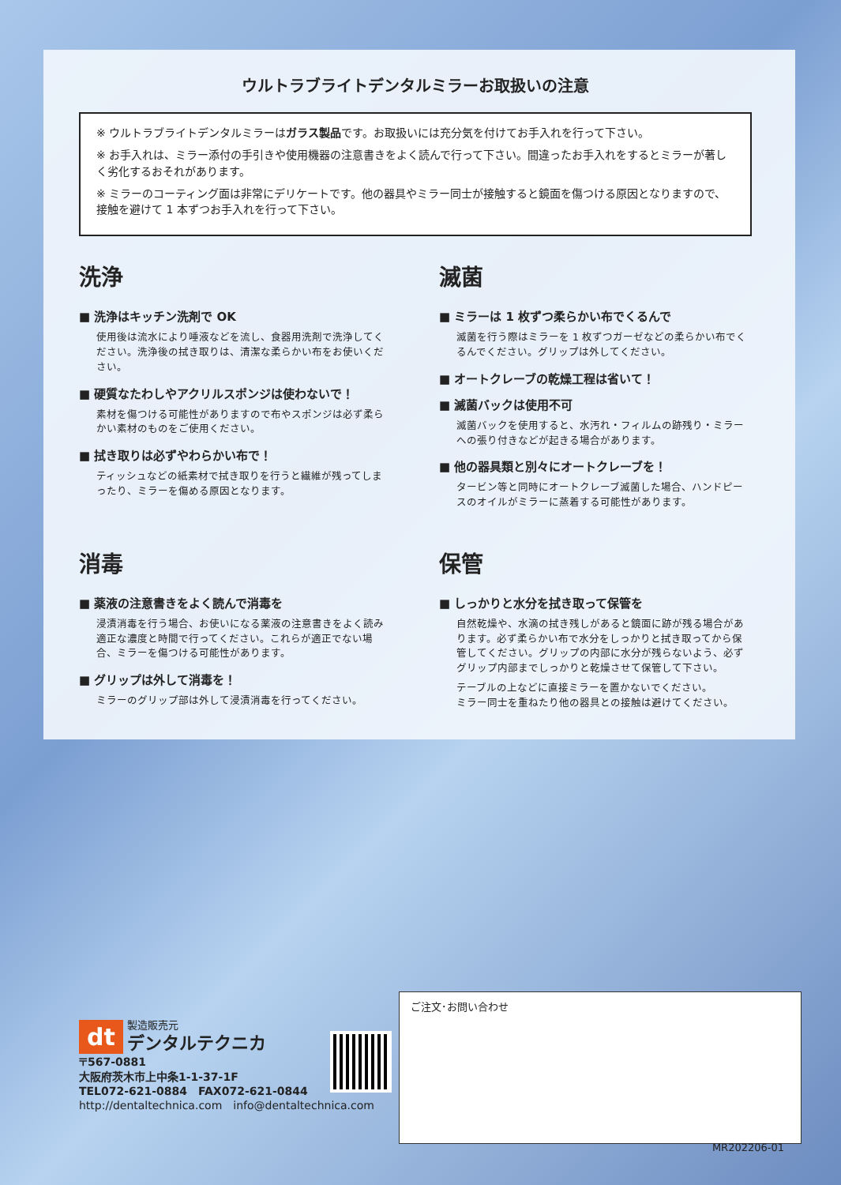ウルトラブライトデンタルミラーお取扱いの注意
※ ウルトラブライトデンタルミラーはガラス製品です。お取扱いには充分気を付けてお手入れを行って下さい。
※ お手入れは、ミラー添付の手引きや使用機器の注意書きをよく読んで行って下さい。間違ったお手入れをするとミラーが著しく劣化するおそれがあります。
※ ミラーのコーティング面は非常にデリケートです。他の器具やミラー同士が接触すると鏡面を傷つける原因となりますので、接触を避けて 1 本ずつお手入れを行って下さい。
洗浄
■ 洗浄はキッチン洗剤で OK
使用後は流水により唾液などを流し、食器用洗剤で洗浄してください。洗浄後の拭き取りは、清潔な柔らかい布をお使いください。
■ 硬質なたわしやアクリルスポンジは使わないで！
素材を傷つける可能性がありますので布やスポンジは必ず柔らかい素材のものをご使用ください。
■ 拭き取りは必ずやわらかい布で！
ティッシュなどの紙素材で拭き取りを行うと繊維が残ってしまったり、ミラーを傷める原因となります。
滅菌
■ ミラーは 1 枚ずつ柔らかい布でくるんで
滅菌を行う際はミラーを 1 枚ずつガーゼなどの柔らかい布でくるんでください。グリップは外してください。
■ オートクレーブの乾燥工程は省いて！
■ 滅菌バックは使用不可
滅菌バックを使用すると、水汚れ・フィルムの跡残り・ミラーへの張り付きなどが起きる場合があります。
■ 他の器具類と別々にオートクレーブを！
タービン等と同時にオートクレーブ滅菌した場合、ハンドピースのオイルがミラーに蒸着する可能性があります。
消毒
■ 薬液の注意書きをよく読んで消毒を
浸漬消毒を行う場合、お使いになる薬液の注意書きをよく読み適正な濃度と時間で行ってください。これらが適正でない場合、ミラーを傷つける可能性があります。
■ グリップは外して消毒を！
ミラーのグリップ部は外して浸漬消毒を行ってください。
保管
■ しっかりと水分を拭き取って保管を
自然乾燥や、水滴の拭き残しがあると鏡面に跡が残る場合があります。必ず柔らかい布で水分をしっかりと拭き取ってから保管してください。グリップの内部に水分が残らないよう、必ずグリップ内部までしっかりと乾燥させて保管して下さい。
テーブルの上などに直接ミラーを置かないでください。
ミラー同士を重ねたり他の器具との接触は避けてください。
dt 製造販売元
デンタルテクニカ
〒567-0881
大阪府茨木市上中条1-1-37-1F
TEL072-621-0884　FAX072-621-0844
http://dentaltechnica.com　info@dentaltechnica.com
ご注文･お問い合わせ
MR202206-01